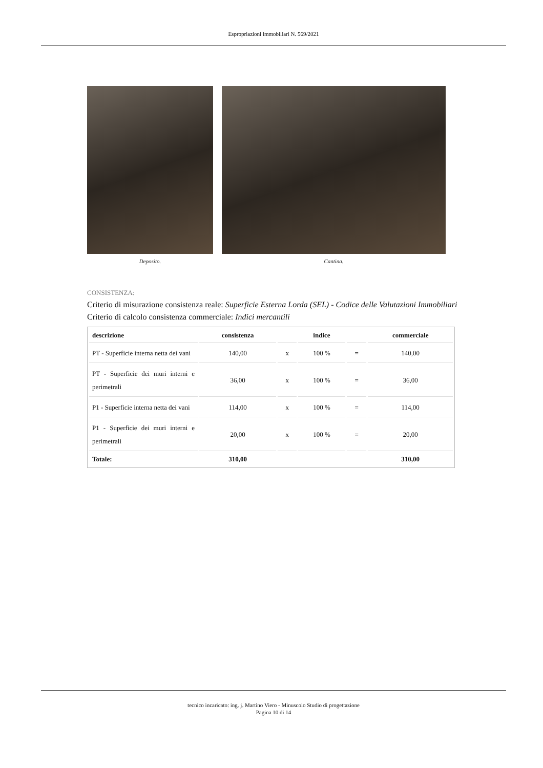Espropriazioni immobiliari N. 569/2021
Deposito. Cantina.
CONSISTENZA:
Criterio di misurazione consistenza reale: Superficie Esterna Lorda (SEL) - Codice delle Valutazioni Immobiliari
Criterio di calcolo consistenza commerciale: Indici mercantili
| descrizione | consistenza | | indice | | commerciale |
| --- | --- | --- | --- | --- | --- |
| PT - Superficie interna netta dei vani | 140,00 | x | 100 % | = | 140,00 |
| PT - Superficie dei muri interni e perimetrali | 36,00 | x | 100 % | = | 36,00 |
| P1 - Superficie interna netta dei vani | 114,00 | x | 100 % | = | 114,00 |
| P1 - Superficie dei muri interni e perimetrali | 20,00 | x | 100 % | = | 20,00 |
| Totale: | 310,00 | | | | 310,00 |
tecnico incaricato: ing. j. Martino Viero - Minuscolo Studio di progettazione
Pagina 10 di 14